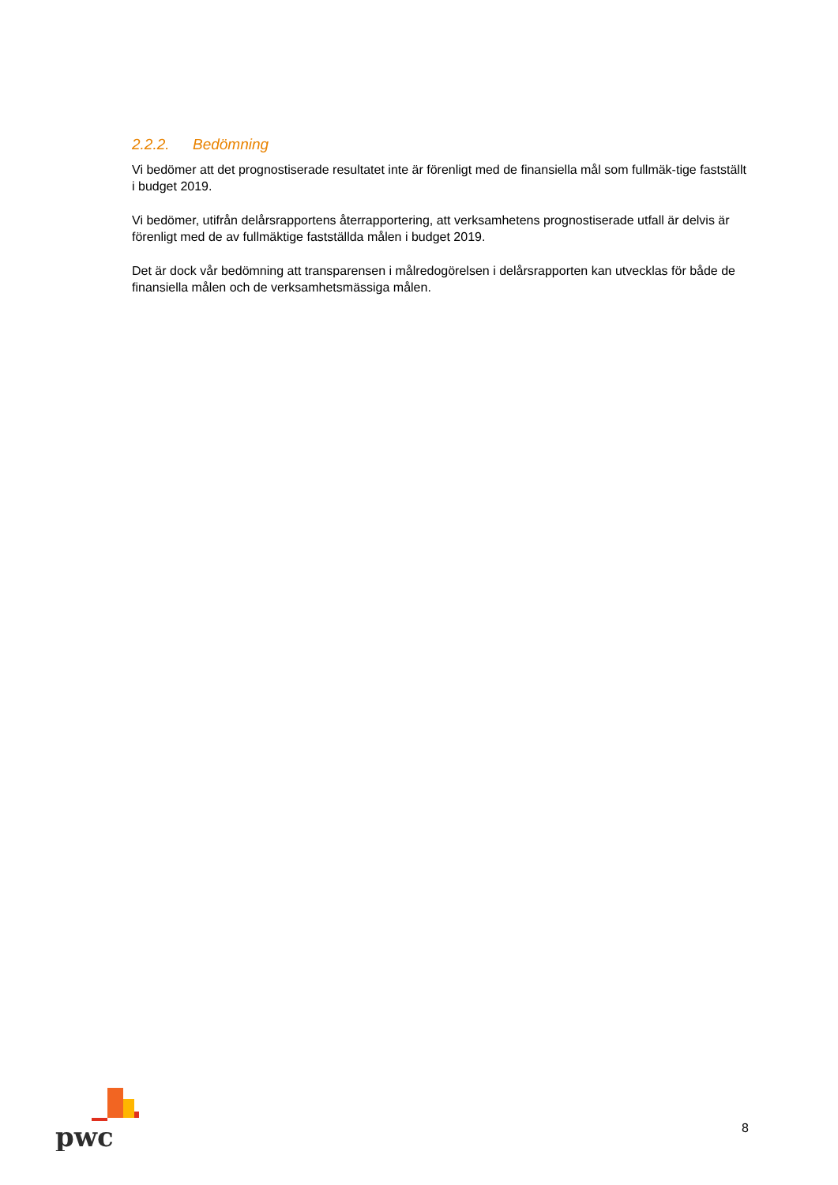2.2.2. Bedömning
Vi bedömer att det prognostiserade resultatet inte är förenligt med de finansiella mål som fullmäk-tige fastställt i budget 2019.
Vi bedömer, utifrån delårsrapportens återrapportering, att verksamhetens prognostiserade utfall är delvis är förenligt med de av fullmäktige fastställda målen i budget 2019.
Det är dock vår bedömning att transparensen i målredogörelsen i delårsrapporten kan utvecklas för både de finansiella målen och de verksamhetsmässiga målen.
pwc
8